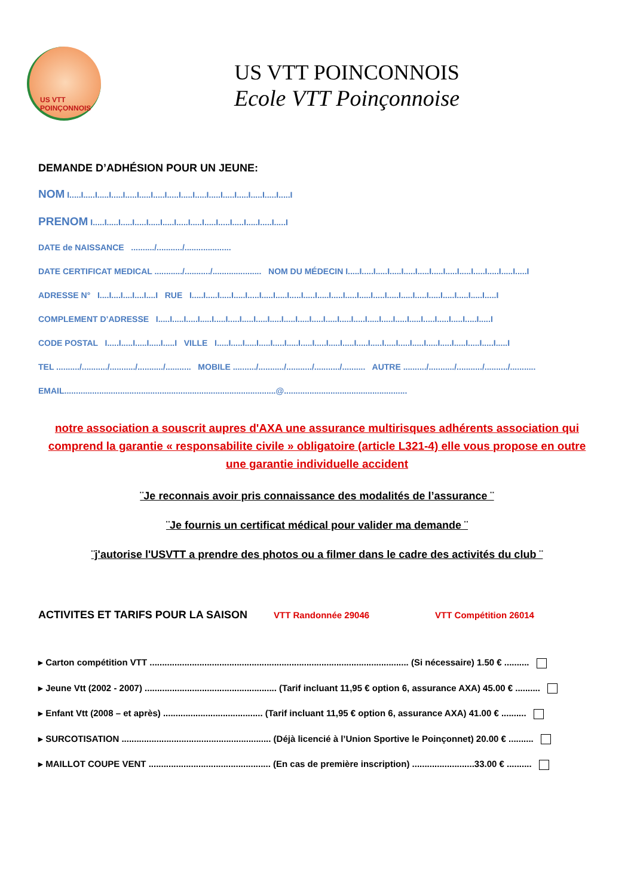US VTT POINÇONNOIS
US VTT POINCONNOIS
Ecole VTT Poinçonnoise
DEMANDE D’ADHÉSION POUR UN JEUNE:
NOM I.....I.....I.....I.....I.....I.....I.....I.....I.....I.....I.....I.....I.....I.....I.....I.....I
PRENOM I.....I.....I.....I.....I.....I.....I.....I.....I.....I.....I.....I.....I.....I.....I
DATE de NAISSANCE ........../.........../....................
DATE CERTIFICAT MEDICAL ............/.........../..................... NOM DU MÉDECIN I.....I.....I.....I.....I.....I.....I.....I.....I.....I.....I.....I.....I.....I
ADRESSE N° I....I....I....I....I....I RUE I.....I.....I.....I.....I.....I.....I.....I.....I.....I.....I.....I.....I.....I.....I.....I.....I.....I.....I.....I.....I.....I.....I
COMPLEMENT D’ADRESSE I.....I.....I.....I.....I.....I.....I.....I.....I.....I.....I.....I.....I.....I.....I.....I.....I.....I.....I.....I.....I.....I.....I.....I.....I
CODE POSTAL I.....I.....I.....I.....I.....I VILLE I.....I.....I.....I.....I.....I.....I.....I.....I.....I.....I.....I.....I.....I.....I.....I.....I.....I.....I.....I.....I.....I
TEL ........../.........../.........../.........../........... MOBILE ........../.........../.........../.........../.......... AUTRE ........../.........../.........../........../...........
EMAIL...........................................................................................@.....................................................
notre association a souscrit aupres d'AXA une assurance multirisques adhérents association qui comprend la garantie « responsabilite civile » obligatoire (article L321-4) elle vous propose en outre une garantie individuelle accident
¨Je reconnais avoir pris connaissance des modalités de l’assurance ¨
¨Je fournis un certificat médical pour valider ma demande ¨
¨j'autorise l'USVTT a prendre des photos ou a filmer dans le cadre des activités du club ¨
ACTIVITES ET TARIFS POUR LA SAISON VTT Randonnée 29046 VTT Compétition 26014
▸ Carton compétition VTT ........................................................................................................ (Si nécessaire) 1.50 € ..........
▸ Jeune Vtt (2002 - 2007) ..................................................... (Tarif incluant 11,95 € option 6, assurance AXA) 45.00 € ..........
▸ Enfant Vtt (2008 – et après) ........................................ (Tarif incluant 11,95 € option 6, assurance AXA) 41.00 € ..........
▸ SURCOTISATION ............................................................ (Déjà licencié à l’Union Sportive le Poinçonnet) 20.00 € ..........
▸ MAILLOT COUPE VENT ................................................. (En cas de première inscription) .........................33.00 € ..........